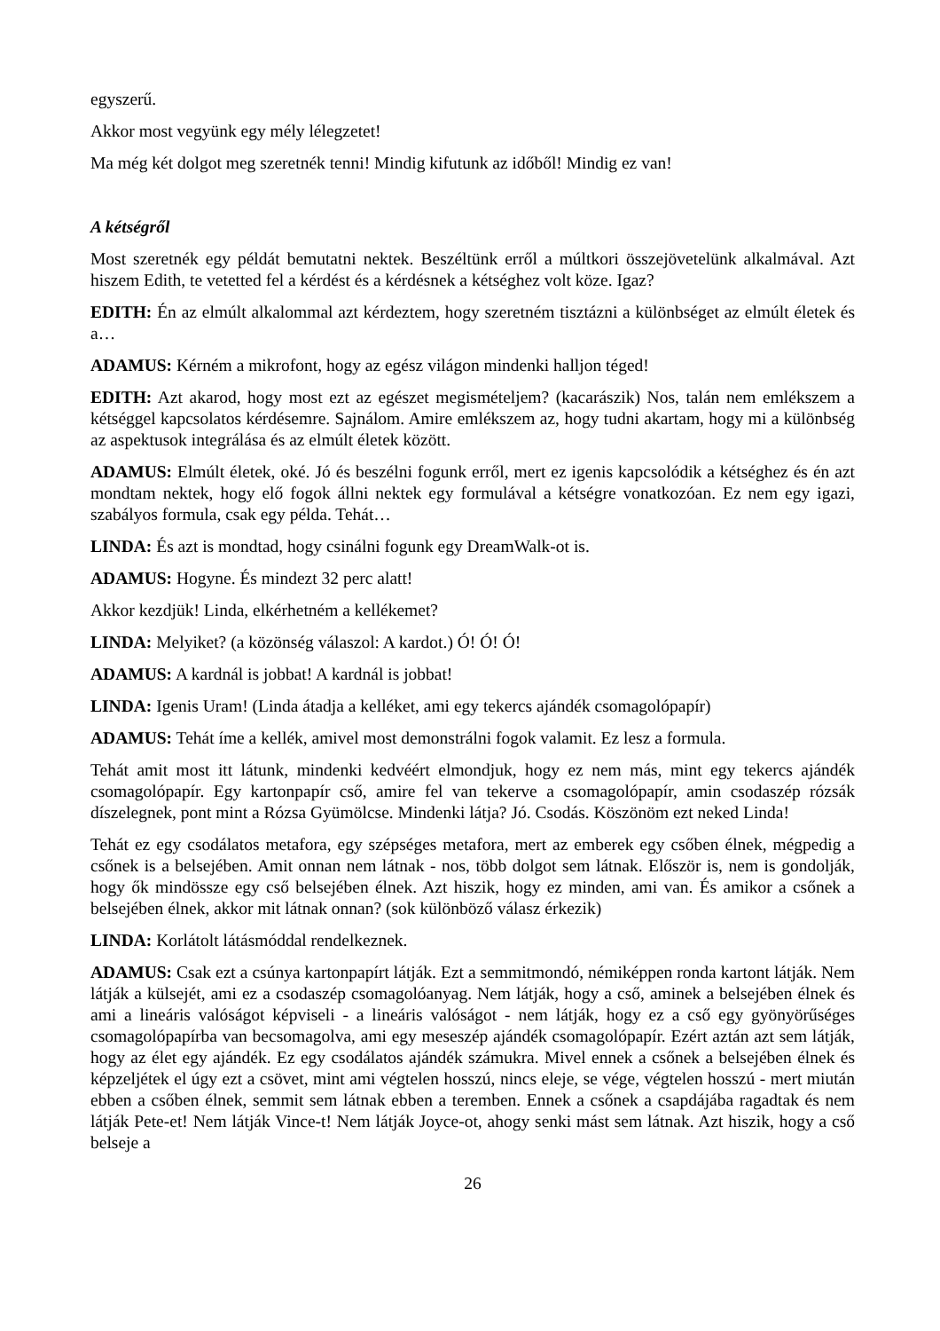egyszerű.
Akkor most vegyünk egy mély lélegzetet!
Ma még két dolgot meg szeretnék tenni! Mindig kifutunk az időből! Mindig ez van!
A kétségről
Most szeretnék egy példát bemutatni nektek. Beszéltünk erről a múltkori összejövetelünk alkalmával. Azt hiszem Edith, te vetetted fel a kérdést és a kérdésnek a kétséghez volt köze. Igaz?
EDITH: Én az elmúlt alkalommal azt kérdeztem, hogy szeretném tisztázni a különbséget az elmúlt életek és a…
ADAMUS: Kérném a mikrofont, hogy az egész világon mindenki halljon téged!
EDITH: Azt akarod, hogy most ezt az egészet megismételjem? (kacarászik) Nos, talán nem emlékszem a kétséggel kapcsolatos kérdésemre. Sajnálom. Amire emlékszem az, hogy tudni akartam, hogy mi a különbség az aspektusok integrálása és az elmúlt életek között.
ADAMUS: Elmúlt életek, oké. Jó és beszélni fogunk erről, mert ez igenis kapcsolódik a kétséghez és én azt mondtam nektek, hogy elő fogok állni nektek egy formulával a kétségre vonatkozóan. Ez nem egy igazi, szabályos formula, csak egy példa. Tehát…
LINDA: És azt is mondtad, hogy csinálni fogunk egy DreamWalk-ot is.
ADAMUS: Hogyne. És mindezt 32 perc alatt!
Akkor kezdjük! Linda, elkérhetném a kellékemet?
LINDA: Melyiket? (a közönség válaszol: A kardot.) Ó! Ó! Ó!
ADAMUS: A kardnál is jobbat! A kardnál is jobbat!
LINDA: Igenis Uram! (Linda átadja a kelléket, ami egy tekercs ajándék csomagolópapír)
ADAMUS: Tehát íme a kellék, amivel most demonstrálni fogok valamit. Ez lesz a formula.
Tehát amit most itt látunk, mindenki kedvéért elmondjuk, hogy ez nem más, mint egy tekercs ajándék csomagolópapír. Egy kartonpapír cső, amire fel van tekerve a csomagolópapír, amin csodaszép rózsák díszelegnek, pont mint a Rózsa Gyümölcse. Mindenki látja? Jó. Csodás. Köszönöm ezt neked Linda!
Tehát ez egy csodálatos metafora, egy szépséges metafora, mert az emberek egy csőben élnek, mégpedig a csőnek is a belsejében. Amit onnan nem látnak - nos, több dolgot sem látnak. Először is, nem is gondolják, hogy ők mindössze egy cső belsejében élnek. Azt hiszik, hogy ez minden, ami van. És amikor a csőnek a belsejében élnek, akkor mit látnak onnan? (sok különböző válasz érkezik)
LINDA: Korlátolt látásmóddal rendelkeznek.
ADAMUS: Csak ezt a csúnya kartonpapírt látják. Ezt a semmitmondó, némiképpen ronda kartont látják. Nem látják a külsejét, ami ez a csodaszép csomagolóanyag. Nem látják, hogy a cső, aminek a belsejében élnek és ami a lineáris valóságot képviseli - a lineáris valóságot - nem látják, hogy ez a cső egy gyönyörűséges csomagolópapírba van becsomagolva, ami egy meseszép ajándék csomagolópapír. Ezért aztán azt sem látják, hogy az élet egy ajándék. Ez egy csodálatos ajándék számukra. Mivel ennek a csőnek a belsejében élnek és képzeljétek el úgy ezt a csövet, mint ami végtelen hosszú, nincs eleje, se vége, végtelen hosszú - mert miután ebben a csőben élnek, semmit sem látnak ebben a teremben. Ennek a csőnek a csapdájába ragadtak és nem látják Pete-et! Nem látják Vince-t! Nem látják Joyce-ot, ahogy senki mást sem látnak. Azt hiszik, hogy a cső belseje a
26